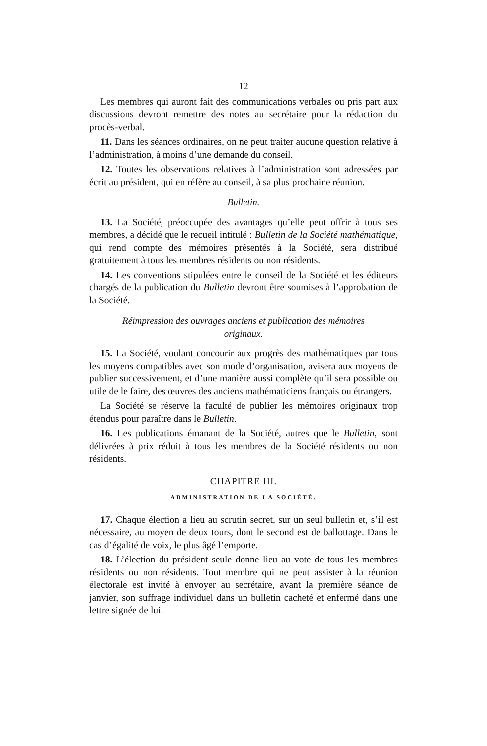— 12 —
Les membres qui auront fait des communications verbales ou pris part aux discussions devront remettre des notes au secrétaire pour la rédaction du procès-verbal.
11. Dans les séances ordinaires, on ne peut traiter aucune question relative à l’administration, à moins d’une demande du conseil.
12. Toutes les observations relatives à l’administration sont adressées par écrit au président, qui en réfère au conseil, à sa plus prochaine réunion.
Bulletin.
13. La Société, préoccupée des avantages qu’elle peut offrir à tous ses membres, a décidé que le recueil intitulé : Bulletin de la Société mathématique, qui rend compte des mémoires présentés à la Société, sera distribué gratuitement à tous les membres résidents ou non résidents.
14. Les conventions stipulées entre le conseil de la Société et les éditeurs chargés de la publication du Bulletin devront être soumises à l’approbation de la Société.
Réimpression des ouvrages anciens et publication des mémoires originaux.
15. La Société, voulant concourir aux progrès des mathématiques par tous les moyens compatibles avec son mode d’organisation, avisera aux moyens de publier successivement, et d’une manière aussi complète qu’il sera possible ou utile de le faire, des œuvres des anciens mathématiciens français ou étrangers.
La Société se réserve la faculté de publier les mémoires originaux trop étendus pour paraître dans le Bulletin.
16. Les publications émanant de la Société, autres que le Bulletin, sont délivrées à prix réduit à tous les membres de la Société résidents ou non résidents.
CHAPITRE III.
ADMINISTRATION DE LA SOCIÉTÉ.
17. Chaque élection a lieu au scrutin secret, sur un seul bulletin et, s’il est nécessaire, au moyen de deux tours, dont le second est de ballottage. Dans le cas d’égalité de voix, le plus âgé l’emporte.
18. L’élection du président seule donne lieu au vote de tous les membres résidents ou non résidents. Tout membre qui ne peut assister à la réunion électorale est invité à envoyer au secrétaire, avant la première séance de janvier, son suffrage individuel dans un bulletin cacheté et enfermé dans une lettre signée de lui.